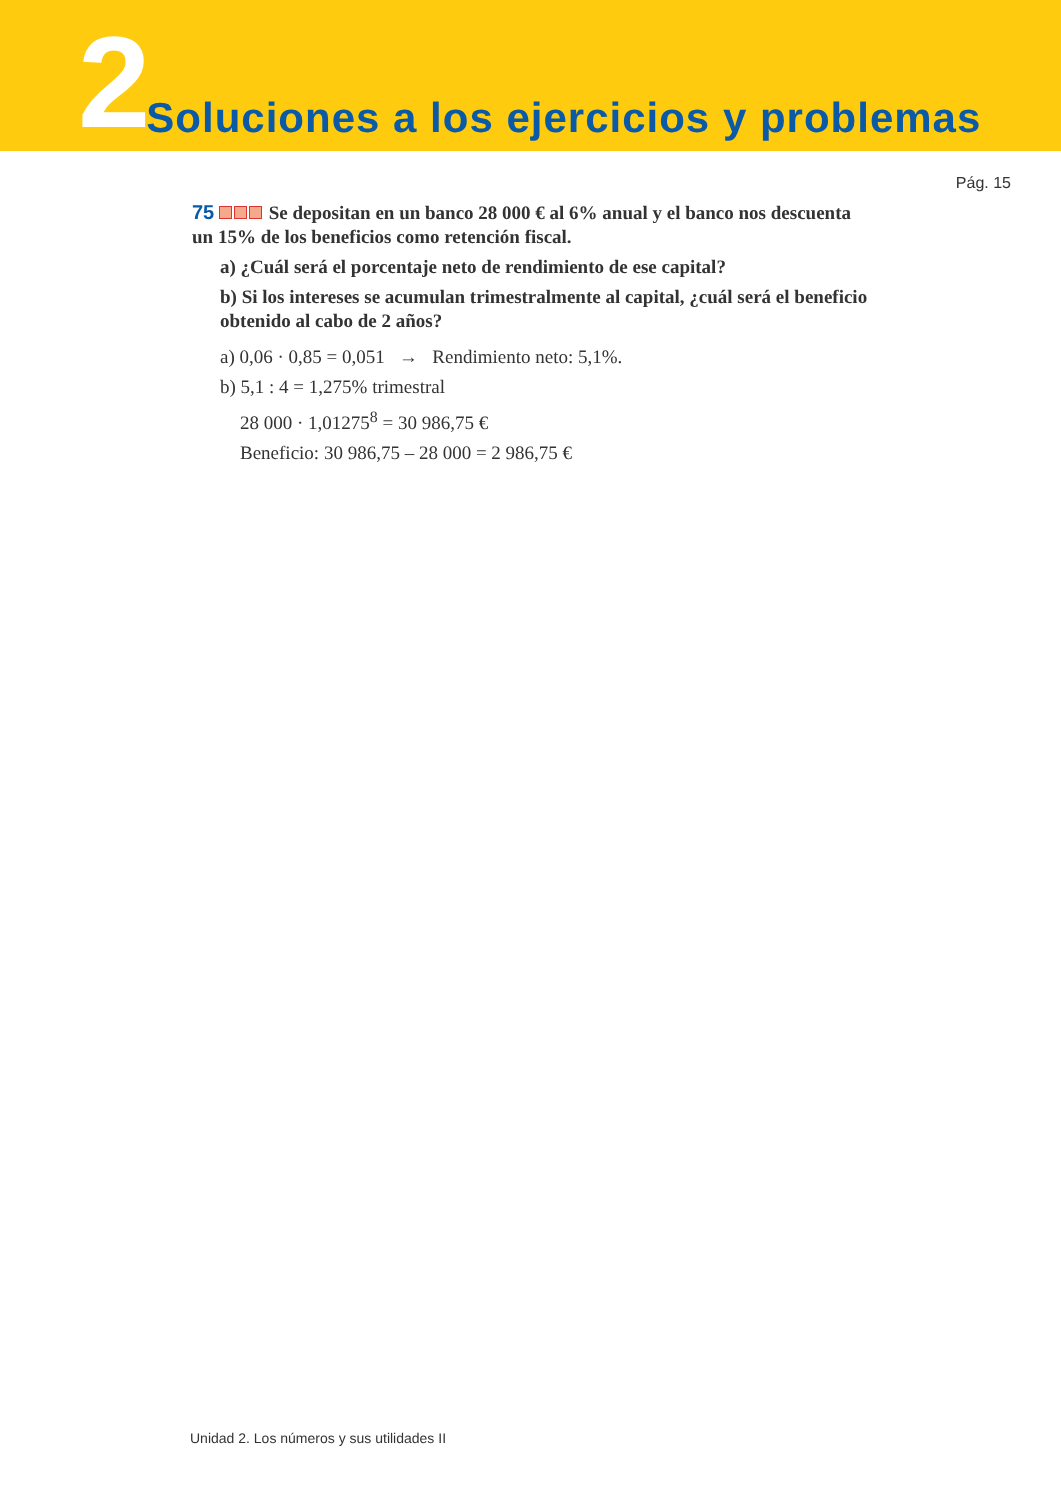2 Soluciones a los ejercicios y problemas
Pág. 15
75 Se depositan en un banco 28 000 € al 6% anual y el banco nos descuenta un 15% de los beneficios como retención fiscal.
a) ¿Cuál será el porcentaje neto de rendimiento de ese capital?
b) Si los intereses se acumulan trimestralmente al capital, ¿cuál será el beneficio obtenido al cabo de 2 años?
a) 0,06 · 0,85 = 0,051 → Rendimiento neto: 5,1%.
b) 5,1 : 4 = 1,275% trimestral
28 000 · 1,01275<sup>8</sup> = 30 986,75 €
Beneficio: 30 986,75 – 28 000 = 2 986,75 €
Unidad 2. Los números y sus utilidades II